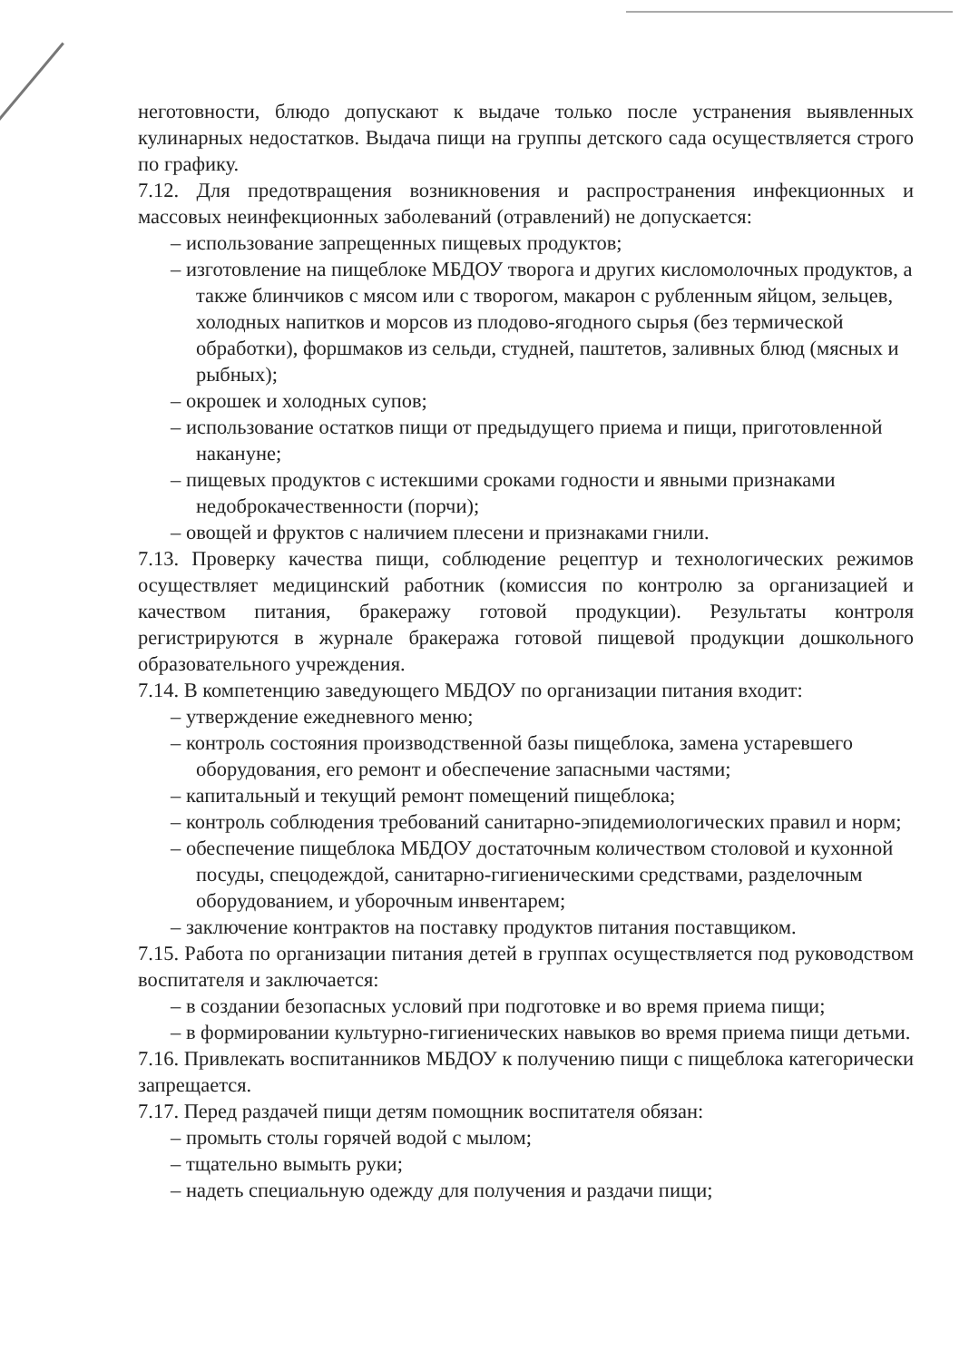неготовности, блюдо допускают к выдаче только после устранения выявленных кулинарных недостатков. Выдача пищи на группы детского сада осуществляется строго по графику.
7.12. Для предотвращения возникновения и распространения инфекционных и массовых неинфекционных заболеваний (отравлений) не допускается:
– использование запрещенных пищевых продуктов;
– изготовление на пищеблоке МБДОУ творога и других кисломолочных продуктов, а также блинчиков с мясом или с творогом, макарон с рубленным яйцом, зельцев, холодных напитков и морсов из плодово-ягодного сырья (без термической обработки), форшмаков из сельди, студней, паштетов, заливных блюд (мясных и рыбных);
– окрошек и холодных супов;
– использование остатков пищи от предыдущего приема и пищи, приготовленной накануне;
– пищевых продуктов с истекшими сроками годности и явными признаками недоброкачественности (порчи);
– овощей и фруктов с наличием плесени и признаками гнили.
7.13. Проверку качества пищи, соблюдение рецептур и технологических режимов осуществляет медицинский работник (комиссия по контролю за организацией и качеством питания, бракеражу готовой продукции). Результаты контроля регистрируются в журнале бракеража готовой пищевой продукции дошкольного образовательного учреждения.
7.14. В компетенцию заведующего МБДОУ по организации питания входит:
– утверждение ежедневного меню;
– контроль состояния производственной базы пищеблока, замена устаревшего оборудования, его ремонт и обеспечение запасными частями;
– капитальный и текущий ремонт помещений пищеблока;
– контроль соблюдения требований санитарно-эпидемиологических правил и норм;
– обеспечение пищеблока МБДОУ достаточным количеством столовой и кухонной посуды, спецодеждой, санитарно-гигиеническими средствами, разделочным оборудованием, и уборочным инвентарем;
– заключение контрактов на поставку продуктов питания поставщиком.
7.15. Работа по организации питания детей в группах осуществляется под руководством воспитателя и заключается:
– в создании безопасных условий при подготовке и во время приема пищи;
– в формировании культурно-гигиенических навыков во время приема пищи детьми.
7.16. Привлекать воспитанников МБДОУ к получению пищи с пищеблока категорически запрещается.
7.17. Перед раздачей пищи детям помощник воспитателя обязан:
– промыть столы горячей водой с мылом;
– тщательно вымыть руки;
– надеть специальную одежду для получения и раздачи пищи;